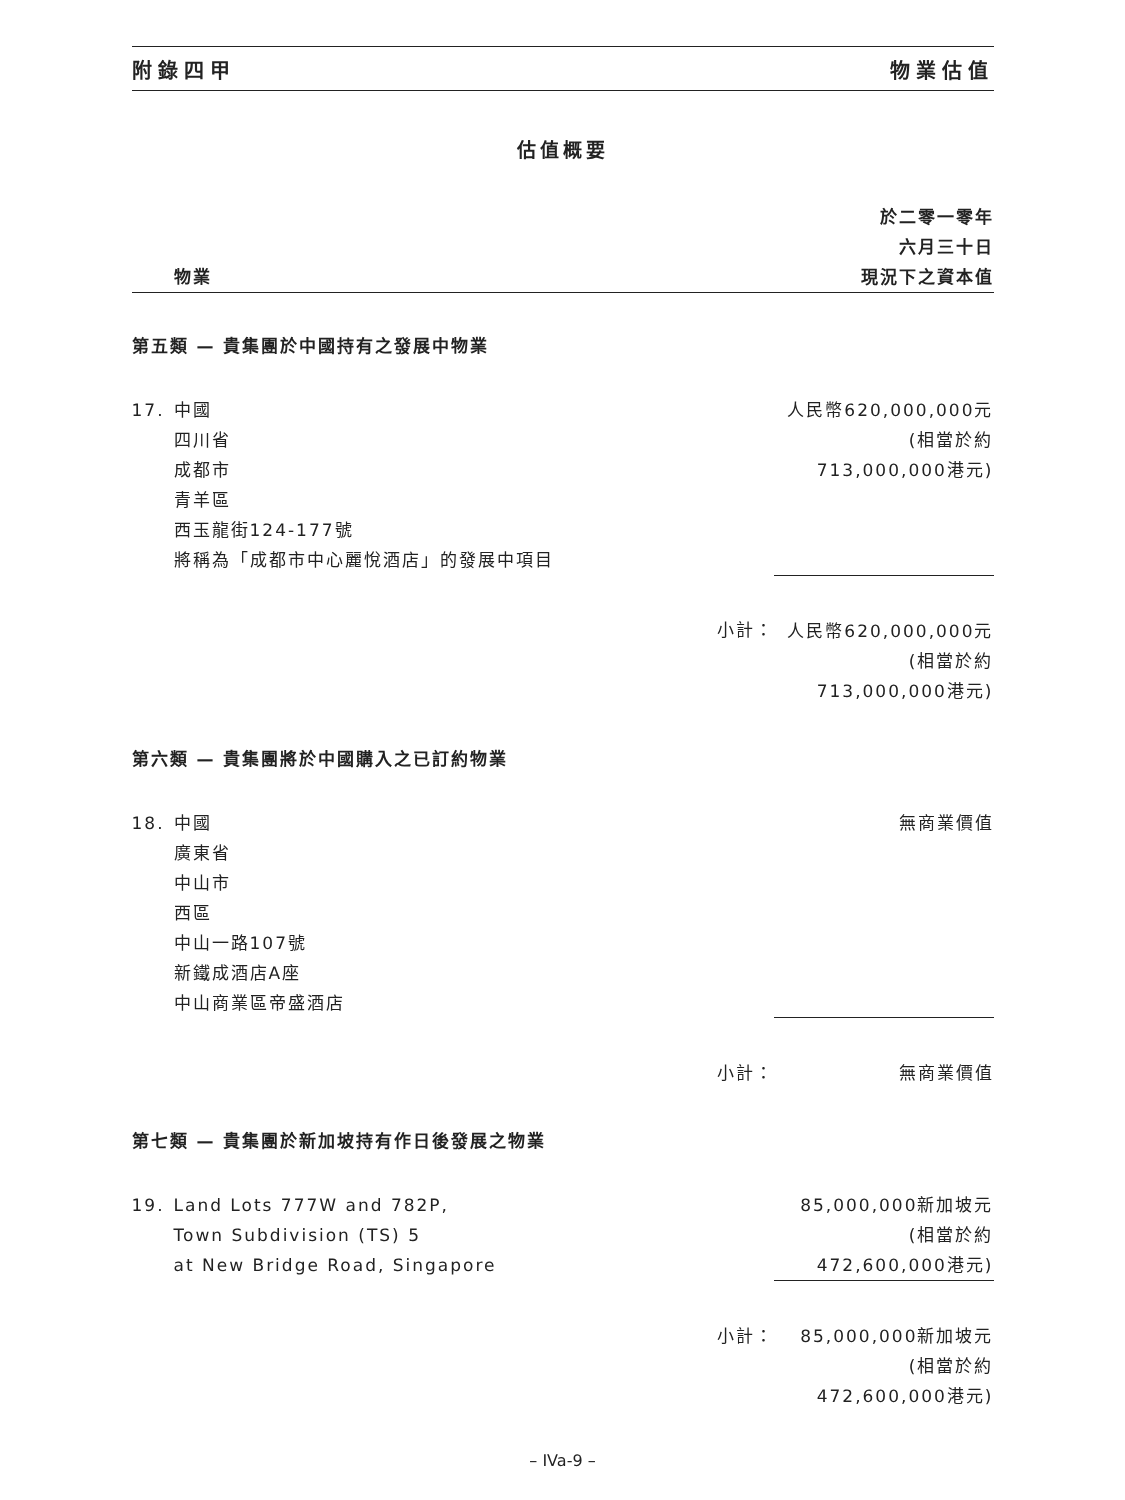附錄四甲 物業估值
估值概要
| | 物業 | | 於二零一零年 六月三十日 現況下之資本值 |
| --- | --- | --- | --- |
| 第五類 — 貴集團於中國持有之發展中物業 | | | |
| 17. | 中國 四川省 成都市 青羊區 西玉龍街124-177號 將稱為「成都市中心麗悅酒店」的發展中項目 | | 人民幣620,000,000元 (相當於約 713,000,000港元) |
| | | 小計： | 人民幣620,000,000元 (相當於約 713,000,000港元) |
| 第六類 — 貴集團將於中國購入之已訂約物業 | | | |
| 18. | 中國 廣東省 中山市 西區 中山一路107號 新鐵成酒店A座 中山商業區帝盛酒店 | | 無商業價值 |
| | | 小計： | 無商業價值 |
| 第七類 — 貴集團於新加坡持有作日後發展之物業 | | | |
| 19. | Land Lots 777W and 782P, Town Subdivision (TS) 5 at New Bridge Road, Singapore | | 85,000,000新加坡元 (相當於約 472,600,000港元) |
| | | 小計： | 85,000,000新加坡元 (相當於約 472,600,000港元) |
– IVa-9 –